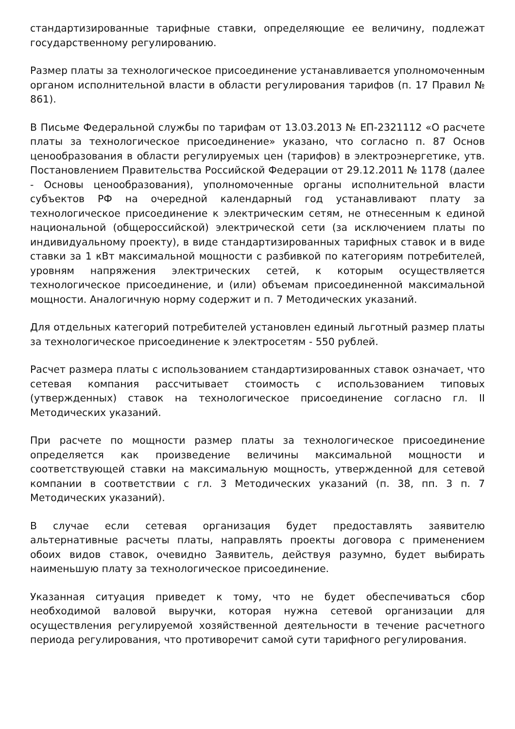стандартизированные тарифные ставки, определяющие ее величину, подлежат государственному регулированию.
Размер платы за технологическое присоединение устанавливается уполномоченным органом исполнительной власти в области регулирования тарифов (п. 17 Правил № 861).
В Письме Федеральной службы по тарифам от 13.03.2013 № ЕП-2321112 «О расчете платы за технологическое присоединение» указано, что согласно п. 87 Основ ценообразования в области регулируемых цен (тарифов) в электроэнергетике, утв. Постановлением Правительства Российской Федерации от 29.12.2011 № 1178 (далее - Основы ценообразования), уполномоченные органы исполнительной власти субъектов РФ на очередной календарный год устанавливают плату за технологическое присоединение к электрическим сетям, не отнесенным к единой национальной (общероссийской) электрической сети (за исключением платы по индивидуальному проекту), в виде стандартизированных тарифных ставок и в виде ставки за 1 кВт максимальной мощности с разбивкой по категориям потребителей, уровням напряжения электрических сетей, к которым осуществляется технологическое присоединение, и (или) объемам присоединенной максимальной мощности. Аналогичную норму содержит и п. 7 Методических указаний.
Для отдельных категорий потребителей установлен единый льготный размер платы за технологическое присоединение к электросетям - 550 рублей.
Расчет размера платы с использованием стандартизированных ставок означает, что сетевая компания рассчитывает стоимость с использованием типовых (утвержденных) ставок на технологическое присоединение согласно гл. II Методических указаний.
При расчете по мощности размер платы за технологическое присоединение определяется как произведение величины максимальной мощности и соответствующей ставки на максимальную мощность, утвержденной для сетевой компании в соответствии с гл. 3 Методических указаний (п. 38, пп. 3 п. 7 Методических указаний).
В случае если сетевая организация будет предоставлять заявителю альтернативные расчеты платы, направлять проекты договора с применением обоих видов ставок, очевидно Заявитель, действуя разумно, будет выбирать наименьшую плату за технологическое присоединение.
Указанная ситуация приведет к тому, что не будет обеспечиваться сбор необходимой валовой выручки, которая нужна сетевой организации для осуществления регулируемой хозяйственной деятельности в течение расчетного периода регулирования, что противоречит самой сути тарифного регулирования.